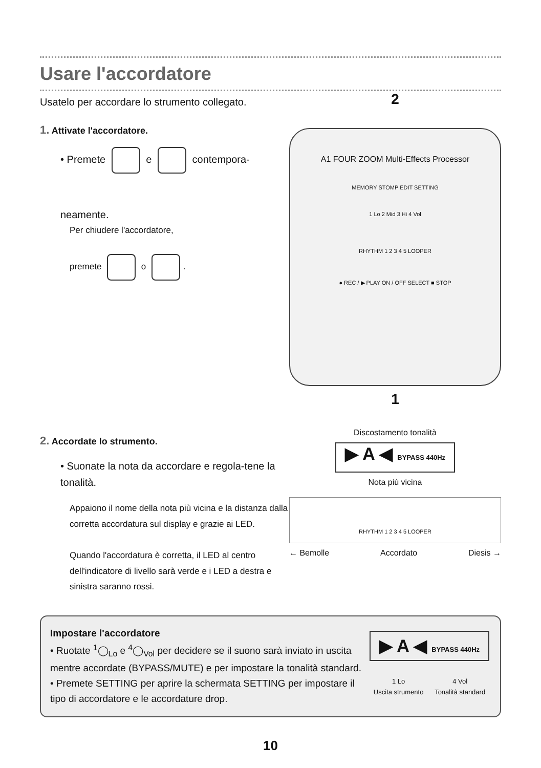Usare l'accordatore
Usatelo per accordare lo strumento collegato.
1. Attivate l'accordatore.
• Premete e contempora-
neamente.
Per chiudere l'accordatore,
premete o .
2. Accordate lo strumento.
• Suonate la nota da accordare e regola-tene la tonalità.
Appaiono il nome della nota più vicina e la distanza dalla corretta accordatura sul display e grazie ai LED.
Quando l'accordatura è corretta, il LED al centro dell'indicatore di livello sarà verde e i LED a destra e sinistra saranno rossi.
2
A1 FOUR ZOOM Multi-Effects Processor
MEMORY STOMP EDIT SETTING
1 Lo 2 Mid 3 Hi 4 Vol
RHYTHM 1 2 3 4 5 LOOPER
● REC / ▶ PLAY ON / OFF SELECT ■ STOP
1
Discostamento tonalità
▶ A ◀ BYPASS 440Hz
Nota più vicina
RHYTHM 1 2 3 4 5 LOOPER
← Bemolle Accordato Diesis →
Impostare l'accordatore
• Ruotate <sup>1</sup>◯<sub>Lo</sub> e <sup>4</sup>◯<sub>Vol</sub> per decidere se il suono sarà inviato in uscita mentre accordate (BYPASS/MUTE) e per impostare la tonalità standard.
• Premete SETTING per aprire la schermata SETTING per impostare il tipo di accordatore e le accordature drop.
▶ A ◀ BYPASS 440Hz
1 Lo
Uscita strumento 4 Vol
Tonalità standard
10